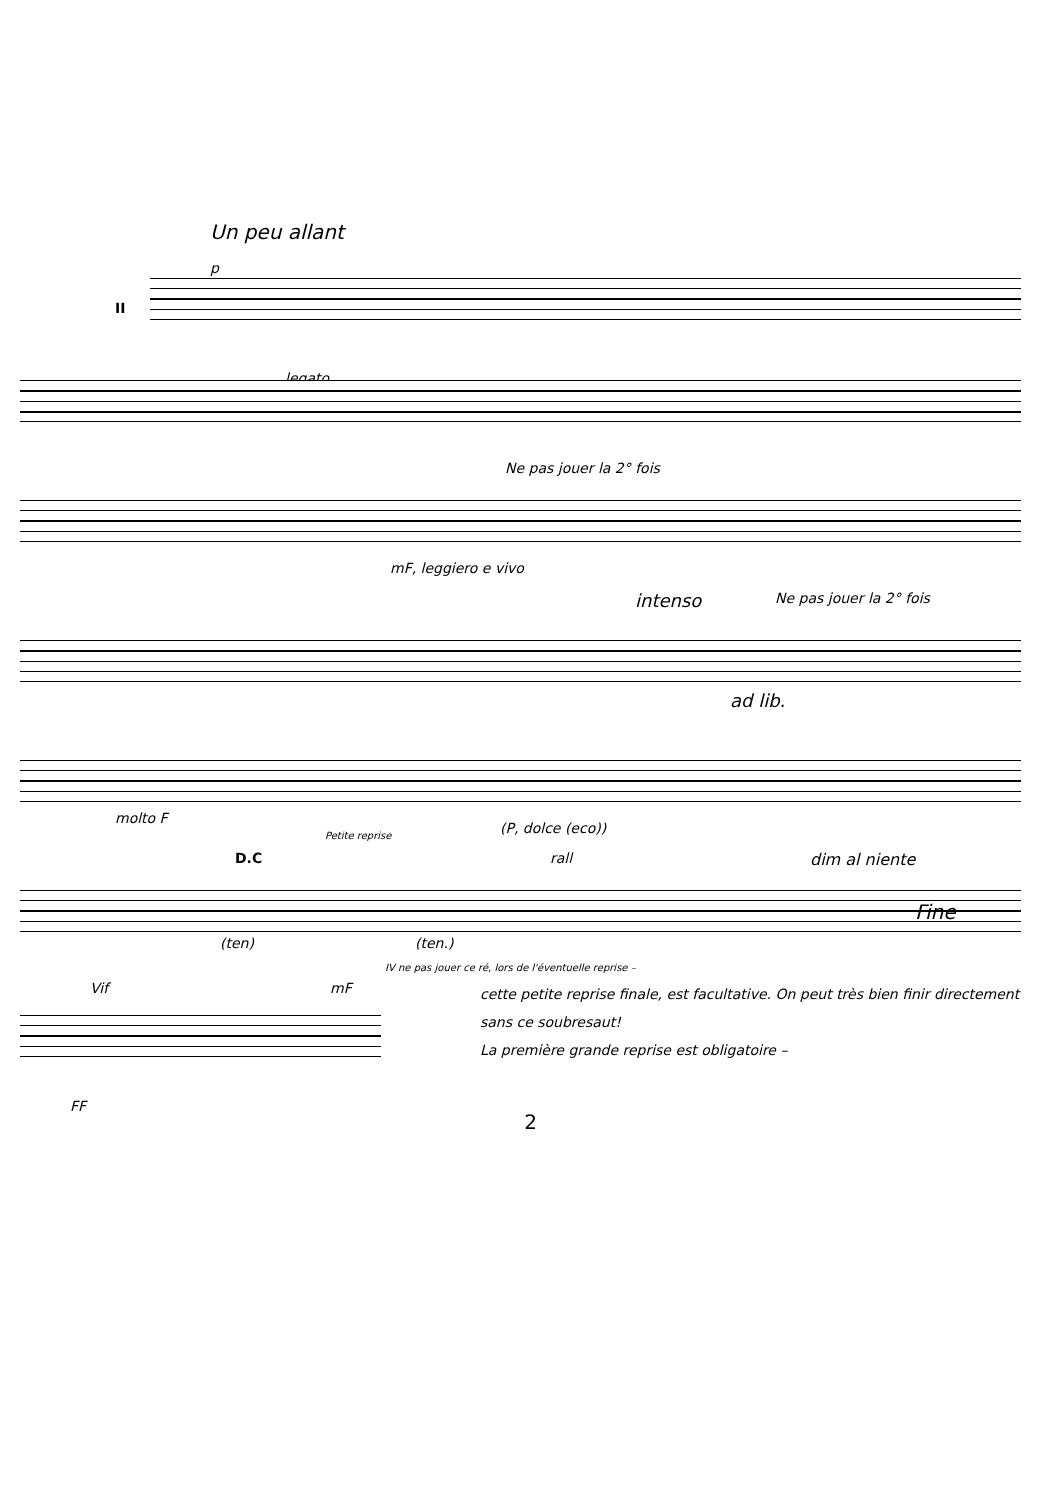Un peu allant
II
p
legato
Ne pas jouer la 2° fois
mF, leggiero e vivo
intenso Ne pas jouer la 2° fois
ad lib.
molto F
(P, dolce (eco))
D.C
Petite reprise
rall dim al niente
Fine
(ten) (ten.)
IV ne pas jouer ce ré, lors de l'éventuelle reprise –
Vif mF
FF
cette petite reprise finale, est facultative. On peut très bien finir directement sans ce soubresaut!
La première grande reprise est obligatoire –
2